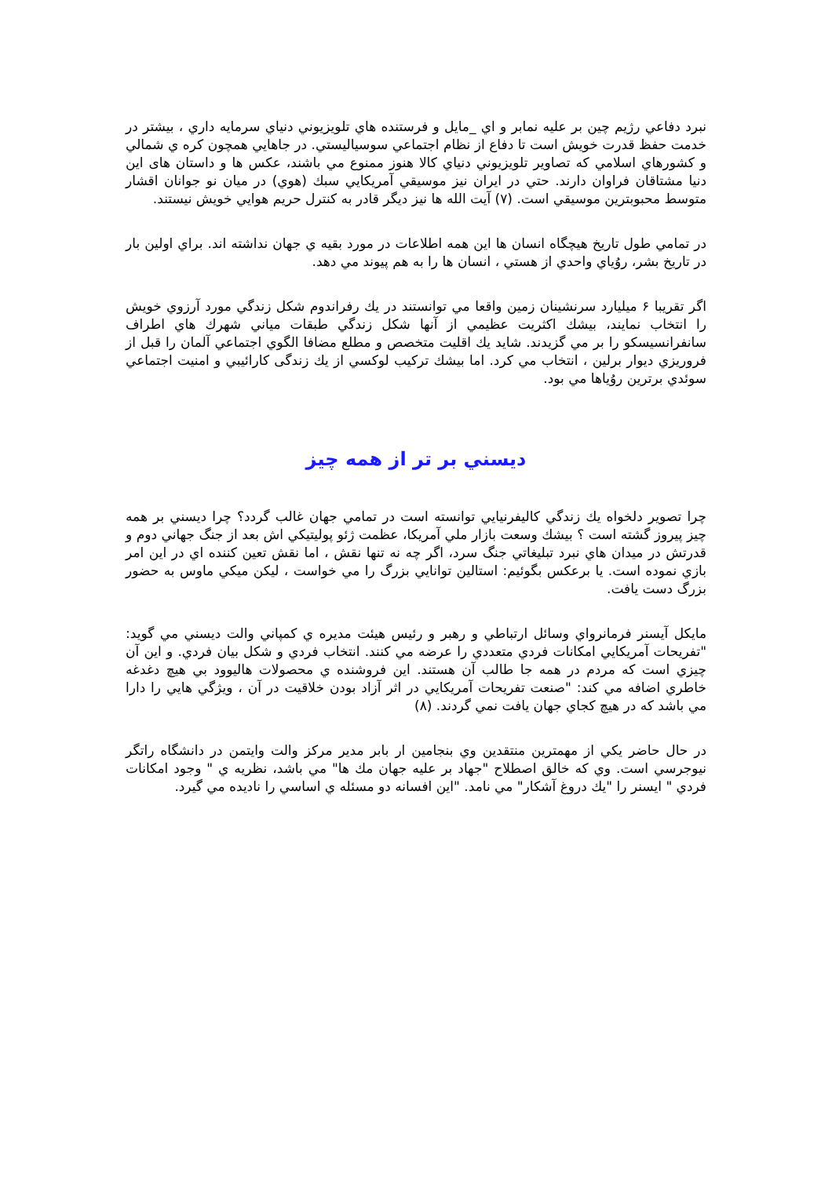نبرد دفاعي رژيم چين بر عليه نمابر و اي _مايل و فرستنده هاي تلويزيوني دنياي سرمايه داري ، بيشتر در خدمت حفظ قدرت خويش است تا دفاع از نظام اجتماعي سوسياليستي. در جاهايي همچون كره ي شمالي و كشورهاي اسلامي كه تصاوير تلويزيوني دنياي كالا هنوز ممنوع مي باشند، عكس ها و داستان های اين دنيا مشتاقان فراوان دارند. حتي در ايران نيز موسيقي آمريكايي سبك (هوي) در ميان نو جوانان اقشار متوسط محبوبترين موسيقي است. (٧) آيت الله ها نيز ديگر قادر به كنترل حريم هوايي خويش نيستند.
در تمامي طول تاريخ هيچگاه انسان ها اين همه اطلاعات در مورد بقيه ي جهان نداشته اند. براي اولين بار در تاريخ بشر، روُياي واحدي از هستي ، انسان ها را به هم پيوند مي دهد.
اگر تقريبا ۶ ميليارد سرنشينان زمين واقعا مي توانستند در يك رفراندوم شكل زندگي مورد آرزوي خويش را انتخاب نمايند، بيشك اكثريت عظيمي از آنها شكل زندگي طبقات مياني شهرك هاي اطراف سانفرانسيسكو را بر مي گزيدند. شايد يك اقليت متخصص و مطلع مضافا الگوي اجتماعي آلمان را قبل از فروريزي ديوار برلين ، انتخاب مي كرد. اما بيشك تركيب لوكسي از يك زندگی كارائيبي و امنيت اجتماعي سوئدي برترين روُياها مي بود.
ديسني بر تر از همه چيز
چرا تصوير دلخواه يك زندگي كاليفرنيايي توانسته است در تمامي جهان غالب گردد؟ چرا ديسني بر همه چيز پيروز گشته است ؟ بيشك وسعت بازار ملي آمريكا، عظمت ژئو پوليتيكي اش بعد از جنگ جهاني دوم و قدرتش در ميدان هاي نبرد تبليغاتي جنگ سرد، اگر چه نه تنها نقش ، اما نقش تعين كننده اي در اين امر بازي نموده است. يا برعكس بگوئيم: استالين توانايي بزرگ را مي خواست ، ليكن ميكي ماوس به حضور بزرگ دست يافت.
مايكل آيسنر فرمانرواي وسائل ارتباطي و رهبر و رئيس هيئت مديره ي كمپاني والت ديسني مي گويد: "تفريحات آمريكايي امكانات فردي متعددي را عرضه مي كنند. انتخاب فردي و شكل بيان فردي. و اين آن چيزي است كه مردم در همه جا طالب آن هستند. اين فروشنده ي محصولات هاليوود بي هيچ دغدغه خاطري اضافه مي كند: "صنعت تفريحات آمريكايي در اثر آزاد بودن خلاقيت در آن ، ويژگي هايي را دارا مي باشد كه در هيچ كجاي جهان يافت نمي گردند. (٨)
در حال حاضر يكي از مهمترين منتقدين وي بنجامين ار بابر مدير مركز والت وايتمن در دانشگاه راتگر نيوجرسي است. وي كه خالق اصطلاح "جهاد بر عليه جهان مك ها" مي باشد، نظريه ي " وجود امكانات فردي " ايسنر را "يك دروغ آشكار" مي نامد. "اين افسانه دو مسئله ي اساسي را ناديده مي گيرد.